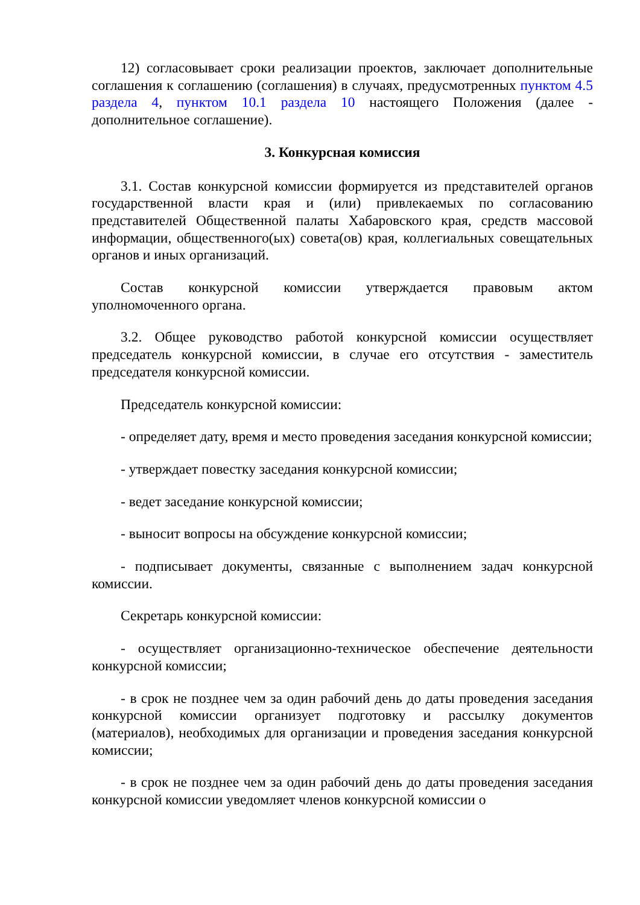12) согласовывает сроки реализации проектов, заключает дополнительные соглашения к соглашению (соглашения) в случаях, предусмотренных пунктом 4.5 раздела 4, пунктом 10.1 раздела 10 настоящего Положения (далее - дополнительное соглашение).
3. Конкурсная комиссия
3.1. Состав конкурсной комиссии формируется из представителей органов государственной власти края и (или) привлекаемых по согласованию представителей Общественной палаты Хабаровского края, средств массовой информации, общественного(ых) совета(ов) края, коллегиальных совещательных органов и иных организаций.
Состав конкурсной комиссии утверждается правовым актом уполномоченного органа.
3.2. Общее руководство работой конкурсной комиссии осуществляет председатель конкурсной комиссии, в случае его отсутствия - заместитель председателя конкурсной комиссии.
Председатель конкурсной комиссии:
- определяет дату, время и место проведения заседания конкурсной комиссии;
- утверждает повестку заседания конкурсной комиссии;
- ведет заседание конкурсной комиссии;
- выносит вопросы на обсуждение конкурсной комиссии;
- подписывает документы, связанные с выполнением задач конкурсной комиссии.
Секретарь конкурсной комиссии:
- осуществляет организационно-техническое обеспечение деятельности конкурсной комиссии;
- в срок не позднее чем за один рабочий день до даты проведения заседания конкурсной комиссии организует подготовку и рассылку документов (материалов), необходимых для организации и проведения заседания конкурсной комиссии;
- в срок не позднее чем за один рабочий день до даты проведения заседания конкурсной комиссии уведомляет членов конкурсной комиссии о